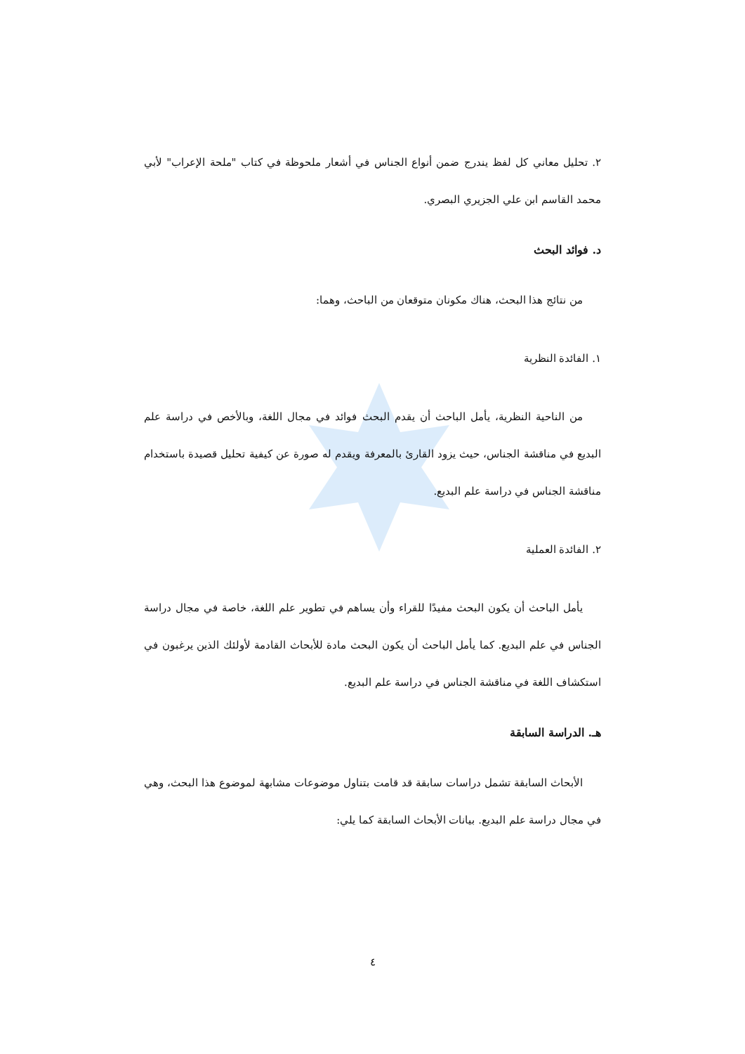٢. تحليل معاني كل لفظ يندرج ضمن أنواع الجناس في أشعار ملحوظة في كتاب "ملحة الإعراب" لأبي محمد القاسم ابن علي الجزيري البصري.
د. فوائد البحث
من نتائج هذا البحث، هناك مكونان متوقعان من الباحث، وهما:
١. الفائدة النظرية
من الناحية النظرية، يأمل الباحث أن يقدم البحث فوائد في مجال اللغة، وبالأخص في دراسة علم البديع في مناقشة الجناس، حيث يزود القارئ بالمعرفة ويقدم له صورة عن كيفية تحليل قصيدة باستخدام مناقشة الجناس في دراسة علم البديع.
٢. الفائدة العملية
يأمل الباحث أن يكون البحث مفيدًا للقراء وأن يساهم في تطوير علم اللغة، خاصة في مجال دراسة الجناس في علم البديع. كما يأمل الباحث أن يكون البحث مادة للأبحاث القادمة لأولئك الذين يرغبون في استكشاف اللغة في مناقشة الجناس في دراسة علم البديع.
هـ. الدراسة السابقة
الأبحاث السابقة تشمل دراسات سابقة قد قامت بتناول موضوعات مشابهة لموضوع هذا البحث، وهي في مجال دراسة علم البديع. بيانات الأبحاث السابقة كما يلي:
٤